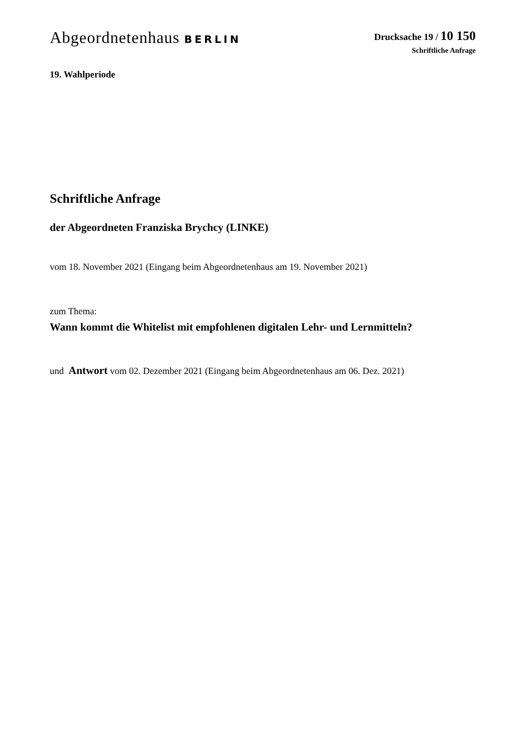Abgeordnetenhaus BERLIN Drucksache 19 / 10 150
Schriftliche Anfrage
19. Wahlperiode
Schriftliche Anfrage
der Abgeordneten Franziska Brychcy (LINKE)
vom 18. November 2021 (Eingang beim Abgeordnetenhaus am 19. November 2021)
zum Thema:
Wann kommt die Whitelist mit empfohlenen digitalen Lehr- und Lernmitteln?
und Antwort vom 02. Dezember 2021 (Eingang beim Abgeordnetenhaus am 06. Dez. 2021)